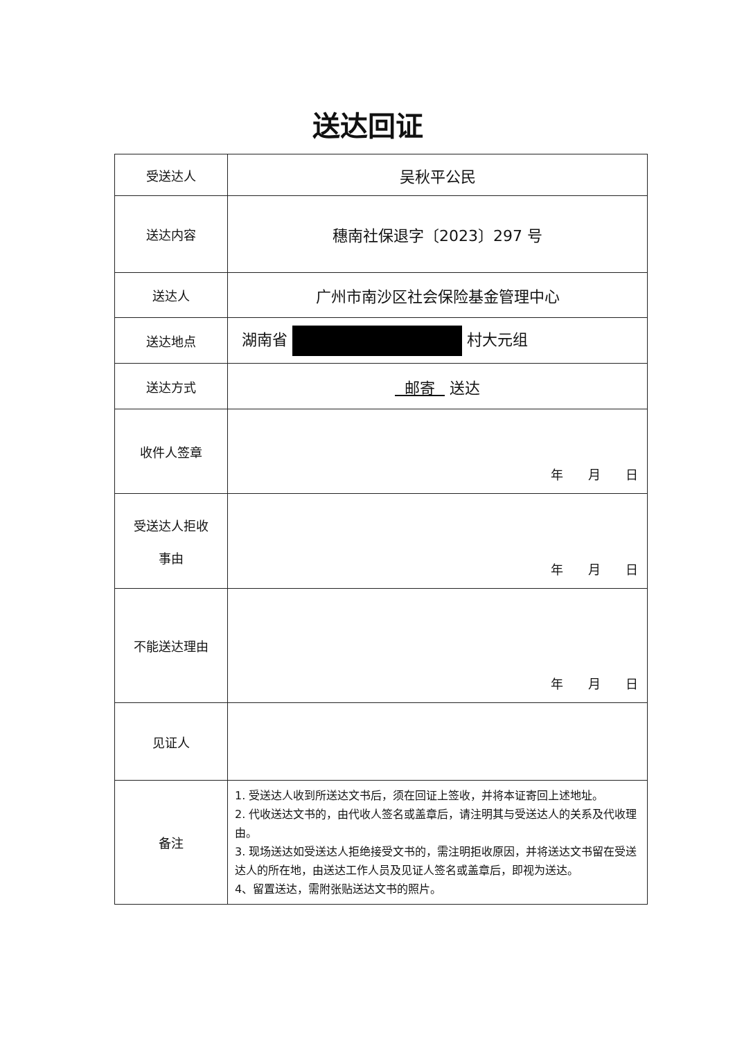送达回证
| 受送达人 | 吴秋平公民 |
| 送达内容 | 穗南社保退字〔2023〕297 号 |
| 送达人 | 广州市南沙区社会保险基金管理中心 |
| 送达地点 | 湖南省 村大元组 |
| 送达方式 | 邮寄 送达 |
| 收件人签章 | 年 月 日 |
| 受送达人拒收 事由 | 年 月 日 |
| 不能送达理由 | 年 月 日 |
| 见证人 | |
| 备注 | 1. 受送达人收到所送达文书后，须在回证上签收，并将本证寄回上述地址。 2. 代收送达文书的，由代收人签名或盖章后，请注明其与受送达人的关系及代收理由。 3. 现场送达如受送达人拒绝接受文书的，需注明拒收原因，并将送达文书留在受送达人的所在地，由送达工作人员及见证人签名或盖章后，即视为送达。 4、留置送达，需附张贴送达文书的照片。 |